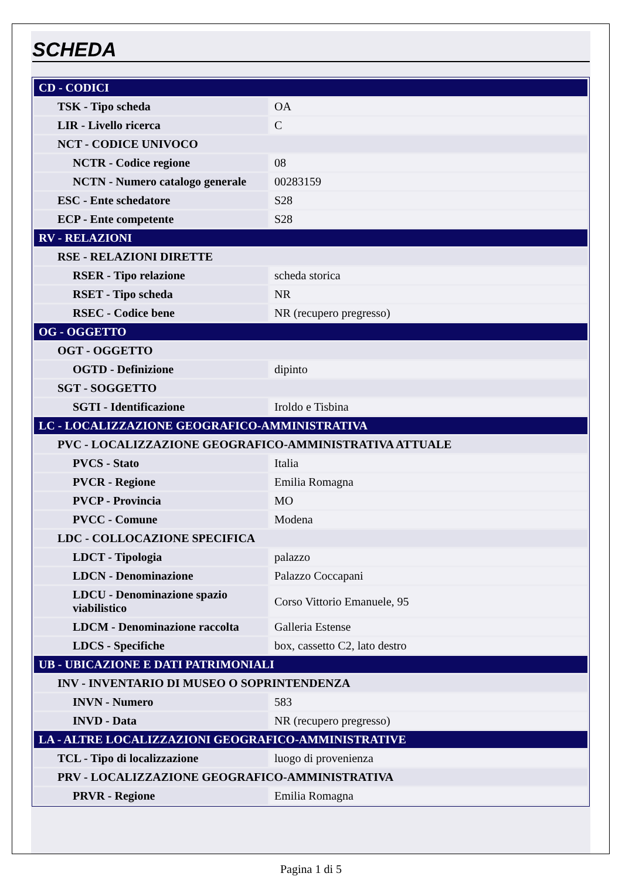SCHEDA
| CD - CODICI | |
| TSK - Tipo scheda | OA |
| LIR - Livello ricerca | C |
| NCT - CODICE UNIVOCO | |
| NCTR - Codice regione | 08 |
| NCTN - Numero catalogo generale | 00283159 |
| ESC - Ente schedatore | S28 |
| ECP - Ente competente | S28 |
| RV - RELAZIONI | |
| RSE - RELAZIONI DIRETTE | |
| RSER - Tipo relazione | scheda storica |
| RSET - Tipo scheda | NR |
| RSEC - Codice bene | NR (recupero pregresso) |
| OG - OGGETTO | |
| OGT - OGGETTO | |
| OGTD - Definizione | dipinto |
| SGT - SOGGETTO | |
| SGTI - Identificazione | Iroldo e Tisbina |
| LC - LOCALIZZAZIONE GEOGRAFICO-AMMINISTRATIVA | |
| PVC - LOCALIZZAZIONE GEOGRAFICO-AMMINISTRATIVA ATTUALE | |
| PVCS - Stato | Italia |
| PVCR - Regione | Emilia Romagna |
| PVCP - Provincia | MO |
| PVCC - Comune | Modena |
| LDC - COLLOCAZIONE SPECIFICA | |
| LDCT - Tipologia | palazzo |
| LDCN - Denominazione | Palazzo Coccapani |
| LDCU - Denominazione spazio viabilistico | Corso Vittorio Emanuele, 95 |
| LDCM - Denominazione raccolta | Galleria Estense |
| LDCS - Specifiche | box, cassetto C2, lato destro |
| UB - UBICAZIONE E DATI PATRIMONIALI | |
| INV - INVENTARIO DI MUSEO O SOPRINTENDENZA | |
| INVN - Numero | 583 |
| INVD - Data | NR (recupero pregresso) |
| LA - ALTRE LOCALIZZAZIONI GEOGRAFICO-AMMINISTRATIVE | |
| TCL - Tipo di localizzazione | luogo di provenienza |
| PRV - LOCALIZZAZIONE GEOGRAFICO-AMMINISTRATIVA | |
| PRVR - Regione | Emilia Romagna |
Pagina 1 di 5